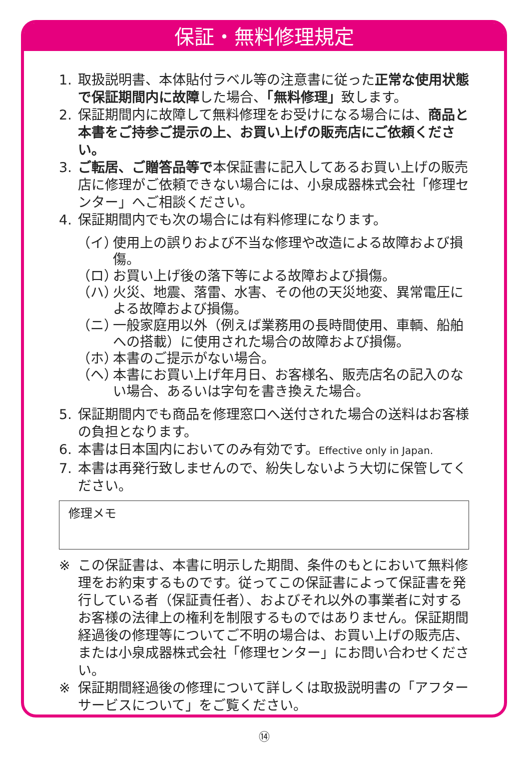保証・無料修理規定
1. 取扱説明書、本体貼付ラベル等の注意書に従った正常な使用状態で保証期間内に故障した場合、「無料修理」致します。
2. 保証期間内に故障して無料修理をお受けになる場合には、商品と本書をご持参ご提示の上、お買い上げの販売店にご依頼ください。
3. ご転居、ご贈答品等で本保証書に記入してあるお買い上げの販売店に修理がご依頼できない場合には、小泉成器株式会社「修理センター」へご相談ください。
4. 保証期間内でも次の場合には有料修理になります。
（イ） 使用上の誤りおよび不当な修理や改造による故障および損傷。
（ロ） お買い上げ後の落下等による故障および損傷。
（ハ） 火災、地震、落雷、水害、その他の天災地変、異常電圧による故障および損傷。
（ニ） 一般家庭用以外（例えば業務用の長時間使用、車輌、船舶への搭載）に使用された場合の故障および損傷。
（ホ） 本書のご提示がない場合。
（ヘ） 本書にお買い上げ年月日、お客様名、販売店名の記入のない場合、あるいは字句を書き換えた場合。
5. 保証期間内でも商品を修理窓口へ送付された場合の送料はお客様の負担となります。
6. 本書は日本国内においてのみ有効です。Effective only in Japan.
7. 本書は再発行致しませんので、紛失しないよう大切に保管してください。
修理メモ
※ この保証書は、本書に明示した期間、条件のもとにおいて無料修理をお約束するものです。従ってこの保証書によって保証書を発行している者（保証責任者）、およびそれ以外の事業者に対するお客様の法律上の権利を制限するものではありません。保証期間経過後の修理等についてご不明の場合は、お買い上げの販売店、または小泉成器株式会社「修理センター」にお問い合わせください。
※ 保証期間経過後の修理について詳しくは取扱説明書の「アフターサービスについて」をご覧ください。
⑭